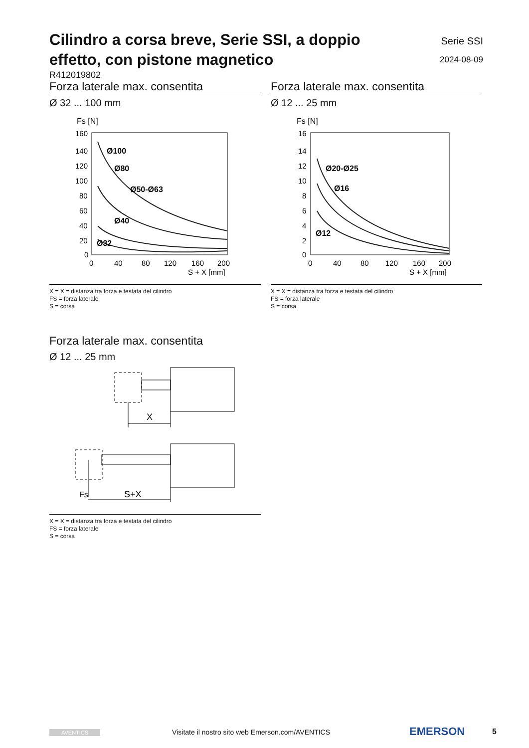Cilindro a corsa breve, Serie SSI, a doppio effetto, con pistone magnetico
Serie SSI
2024-08-09
R412019802
Forza laterale max. consentita
Ø 32 ... 100 mm
Fs [N]
160
140
120
100
80
60
40
20
0
0
40
80
120
160
200
S + X [mm]
Ø100
Ø80
Ø50-Ø63
Ø40
Ø32
X = X = distanza tra forza e testata del cilindro
FS = forza laterale
S = corsa
Forza laterale max. consentita
Ø 12 ... 25 mm
Fs [N]
16
14
12
10
8
6
4
2
0
0
40
80
120
160
200
S + X [mm]
Ø20-Ø25
Ø16
Ø12
X = X = distanza tra forza e testata del cilindro
FS = forza laterale
S = corsa
Forza laterale max. consentita
Ø 12 ... 25 mm
X
Fs
S+X
X = X = distanza tra forza e testata del cilindro
FS = forza laterale
S = corsa
AVENTICS Visitate il nostro sito web Emerson.com/AVENTICS EMERSON 5